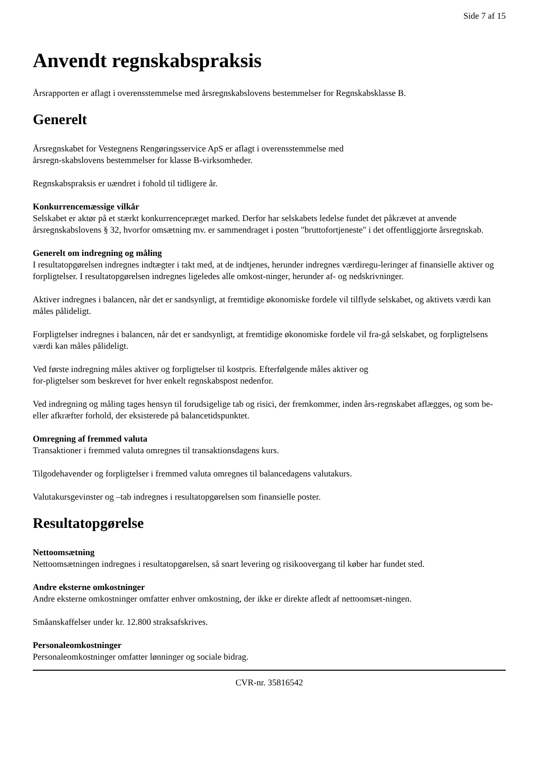Side 7 af 15
Anvendt regnskabspraksis
Årsrapporten er aflagt i overensstemmelse med årsregnskabslovens bestemmelser for Regnskabsklasse B.
Generelt
Årsregnskabet for Vestegnens Rengøringsservice ApS er aflagt i overensstemmelse med
årsregn-skabslovens bestemmelser for klasse B-virksomheder.
Regnskabspraksis er uændret i fohold til tidligere år.
Konkurrencemæssige vilkår
Selskabet er aktør på et stærkt konkurrencepræget marked. Derfor har selskabets ledelse fundet det påkrævet at anvende årsregnskabslovens § 32, hvorfor omsætning mv. er sammendraget i posten "bruttofortjeneste" i det offentliggjorte årsregnskab.
Generelt om indregning og måling
I resultatopgørelsen indregnes indtægter i takt med, at de indtjenes, herunder indregnes værdiregu-leringer af finansielle aktiver og forpligtelser. I resultatopgørelsen indregnes ligeledes alle omkost-ninger, herunder af- og nedskrivninger.
Aktiver indregnes i balancen, når det er sandsynligt, at fremtidige økonomiske fordele vil tilflyde selskabet, og aktivets værdi kan måles pålideligt.
Forpligtelser indregnes i balancen, når det er sandsynligt, at fremtidige økonomiske fordele vil fra-gå selskabet, og forpligtelsens værdi kan måles pålideligt.
Ved første indregning måles aktiver og forpligtelser til kostpris. Efterfølgende måles aktiver og
for-pligtelser som beskrevet for hver enkelt regnskabspost nedenfor.
Ved indregning og måling tages hensyn til forudsigelige tab og risici, der fremkommer, inden års-regnskabet aflægges, og som be- eller afkræfter forhold, der eksisterede på balancetidspunktet.
Omregning af fremmed valuta
Transaktioner i fremmed valuta omregnes til transaktionsdagens kurs.
Tilgodehavender og forpligtelser i fremmed valuta omregnes til balancedagens valutakurs.
Valutakursgevinster og –tab indregnes i resultatopgørelsen som finansielle poster.
Resultatopgørelse
Nettoomsætning
Nettoomsætningen indregnes i resultatopgørelsen, så snart levering og risikoovergang til køber har fundet sted.
Andre eksterne omkostninger
Andre eksterne omkostninger omfatter enhver omkostning, der ikke er direkte afledt af nettoomsæt-ningen.
Småanskaffelser under kr. 12.800 straksafskrives.
Personaleomkostninger
Personaleomkostninger omfatter lønninger og sociale bidrag.
CVR-nr. 35816542